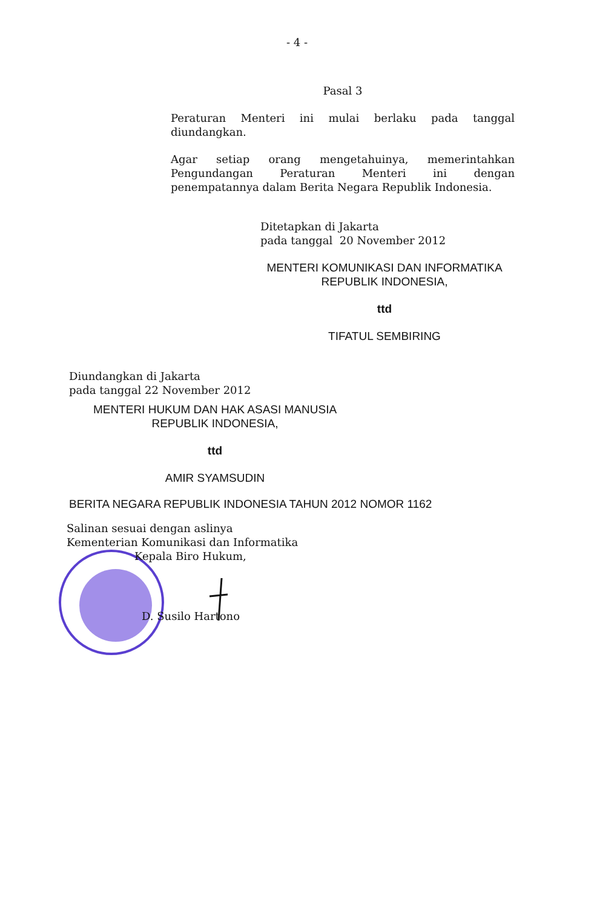- 4 -
Pasal 3
Peraturan Menteri ini mulai berlaku pada tanggal
diundangkan.
Agar setiap orang mengetahuinya, memerintahkan
Pengundangan Peraturan Menteri ini dengan
penempatannya dalam Berita Negara Republik Indonesia.
Ditetapkan di Jakarta
pada tanggal 20 November 2012
MENTERI KOMUNIKASI DAN INFORMATIKA
REPUBLIK INDONESIA,
ttd
TIFATUL SEMBIRING
Diundangkan di Jakarta
pada tanggal 22 November 2012
MENTERI HUKUM DAN HAK ASASI MANUSIA
REPUBLIK INDONESIA,
ttd
AMIR SYAMSUDIN
BERITA NEGARA REPUBLIK INDONESIA TAHUN 2012 NOMOR 1162
Salinan sesuai dengan aslinya
Kementerian Komunikasi dan Informatika
Kepala Biro Hukum,
D. Susilo Hartono